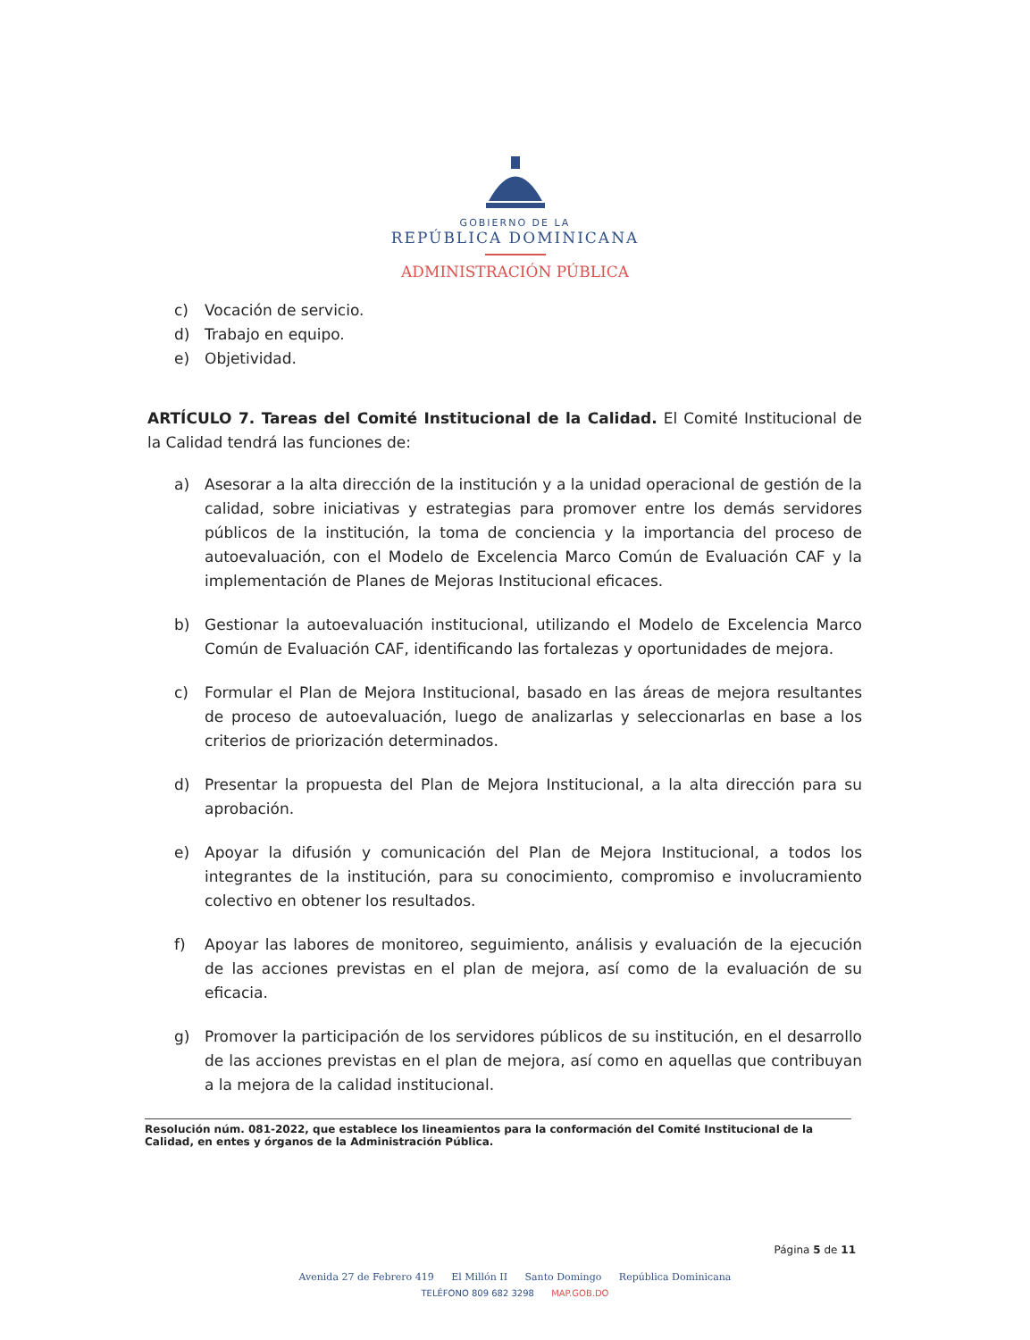GOBIERNO DE LA
REPÚBLICA DOMINICANA
ADMINISTRACIÓN PÚBLICA
c) Vocación de servicio.
d) Trabajo en equipo.
e) Objetividad.
ARTÍCULO 7. Tareas del Comité Institucional de la Calidad. El Comité Institucional de la Calidad tendrá las funciones de:
a) Asesorar a la alta dirección de la institución y a la unidad operacional de gestión de la calidad, sobre iniciativas y estrategias para promover entre los demás servidores públicos de la institución, la toma de conciencia y la importancia del proceso de autoevaluación, con el Modelo de Excelencia Marco Común de Evaluación CAF y la implementación de Planes de Mejoras Institucional eficaces.
b) Gestionar la autoevaluación institucional, utilizando el Modelo de Excelencia Marco Común de Evaluación CAF, identificando las fortalezas y oportunidades de mejora.
c) Formular el Plan de Mejora Institucional, basado en las áreas de mejora resultantes de proceso de autoevaluación, luego de analizarlas y seleccionarlas en base a los criterios de priorización determinados.
d) Presentar la propuesta del Plan de Mejora Institucional, a la alta dirección para su aprobación.
e) Apoyar la difusión y comunicación del Plan de Mejora Institucional, a todos los integrantes de la institución, para su conocimiento, compromiso e involucramiento colectivo en obtener los resultados.
f) Apoyar las labores de monitoreo, seguimiento, análisis y evaluación de la ejecución de las acciones previstas en el plan de mejora, así como de la evaluación de su eficacia.
g) Promover la participación de los servidores públicos de su institución, en el desarrollo de las acciones previstas en el plan de mejora, así como en aquellas que contribuyan a la mejora de la calidad institucional.
Resolución núm. 081-2022, que establece los lineamientos para la conformación del Comité Institucional de la Calidad, en entes y órganos de la Administración Pública.
Página 5 de 11
Avenida 27 de Febrero 419 El Millón II Santo Domingo República Dominicana
TELÉFONO 809 682 3298 MAP.GOB.DO